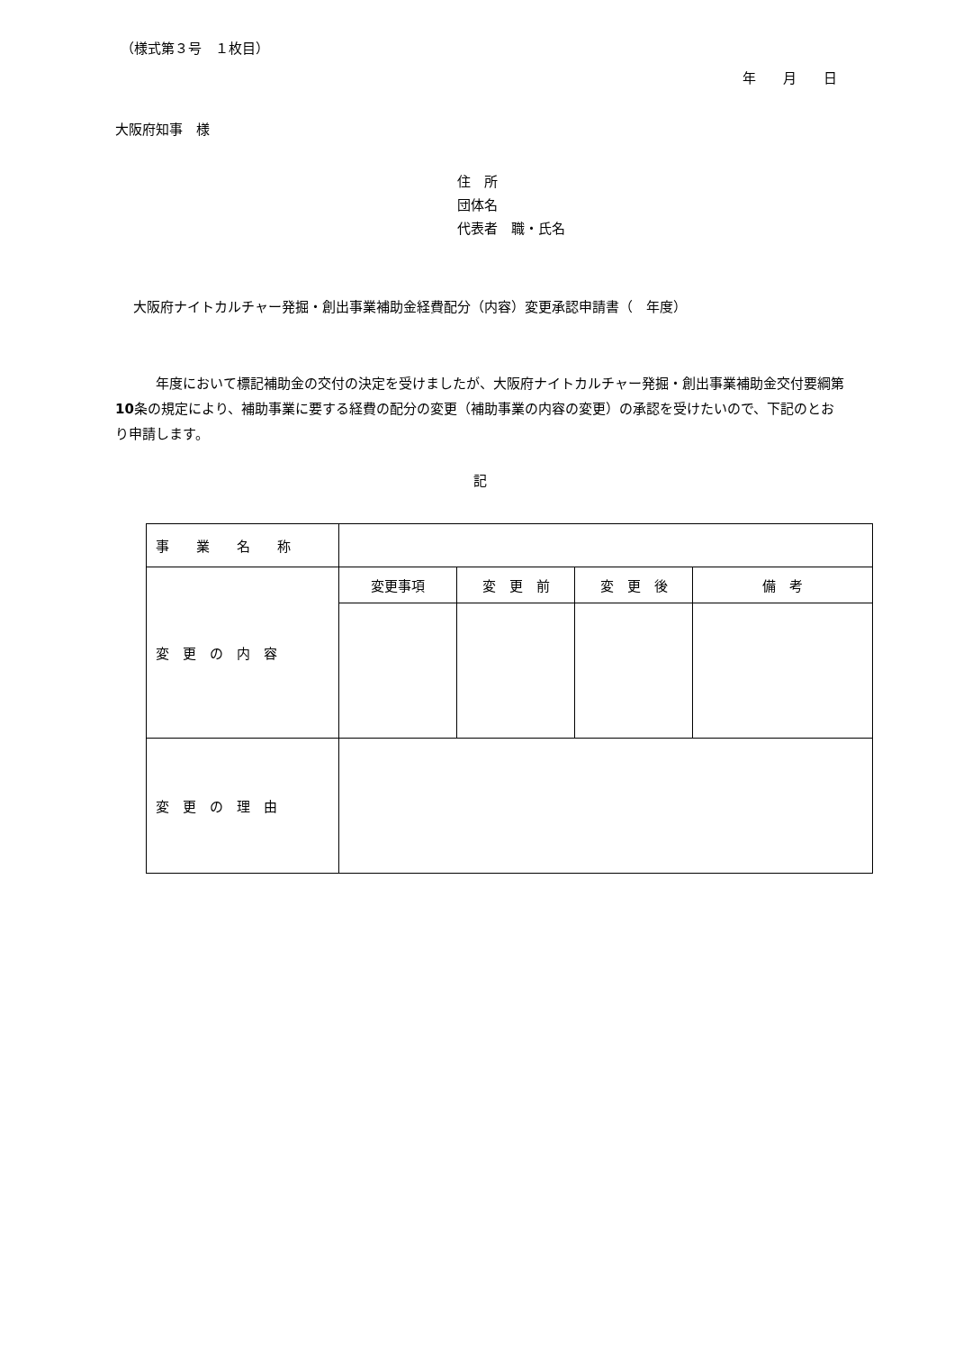（様式第３号　１枚目）
年　　月　　日
大阪府知事　様
住　所
団体名
代表者　職・氏名
大阪府ナイトカルチャー発掘・創出事業補助金経費配分（内容）変更承認申請書（　年度）
　　　年度において標記補助金の交付の決定を受けましたが、大阪府ナイトカルチャー発掘・創出事業補助金交付要綱第10条の規定により、補助事業に要する経費の配分の変更（補助事業の内容の変更）の承認を受けたいので、下記のとおり申請します。
記
| 事 業 名 称 | | | | |
| 変 更 の 内 容 | 変更事項 | 変 更 前 | 変 更 後 | 備 考 |
| 変 更 の 理 由 | | | | |